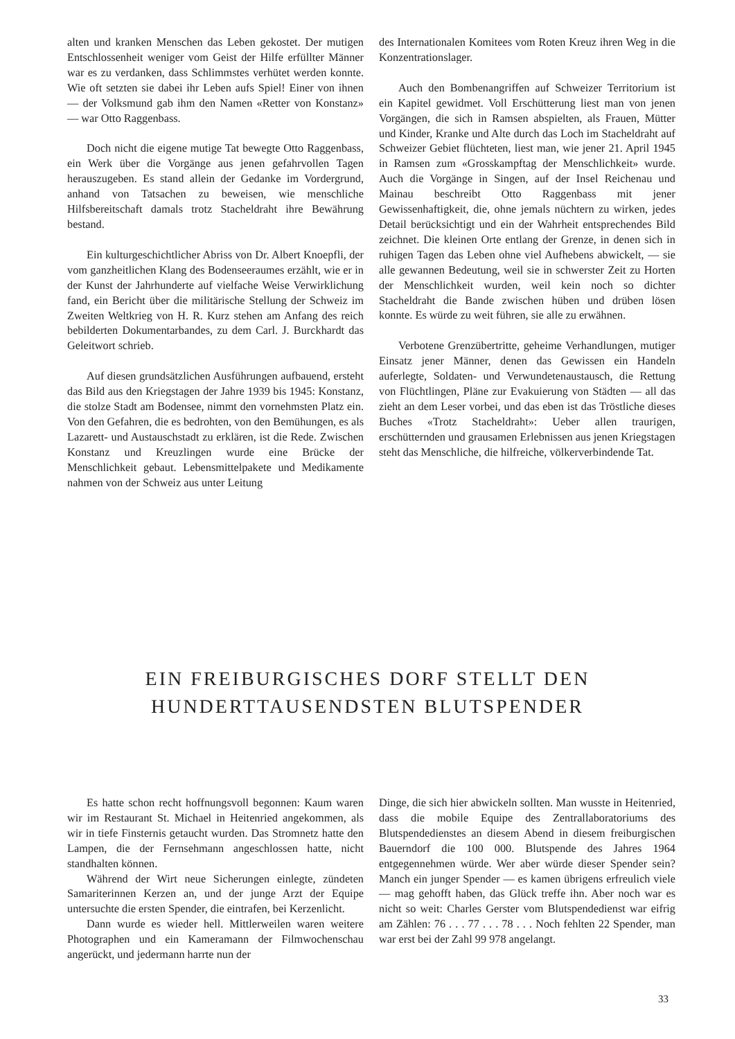alten und kranken Menschen das Leben gekostet. Der mutigen Entschlossenheit weniger vom Geist der Hilfe erfüllter Männer war es zu verdanken, dass Schlimmstes verhütet werden konnte. Wie oft setzten sie dabei ihr Leben aufs Spiel! Einer von ihnen — der Volksmund gab ihm den Namen «Retter von Konstanz» — war Otto Raggenbass.
Doch nicht die eigene mutige Tat bewegte Otto Raggenbass, ein Werk über die Vorgänge aus jenen gefahrvollen Tagen herauszugeben. Es stand allein der Gedanke im Vordergrund, anhand von Tatsachen zu beweisen, wie menschliche Hilfsbereitschaft damals trotz Stacheldraht ihre Bewährung bestand.
Ein kulturgeschichtlicher Abriss von Dr. Albert Knoepfli, der vom ganzheitlichen Klang des Bodenseeraumes erzählt, wie er in der Kunst der Jahrhunderte auf vielfache Weise Verwirklichung fand, ein Bericht über die militärische Stellung der Schweiz im Zweiten Weltkrieg von H. R. Kurz stehen am Anfang des reich bebilderten Dokumentarbandes, zu dem Carl. J. Burckhardt das Geleitwort schrieb.
Auf diesen grundsätzlichen Ausführungen aufbauend, ersteht das Bild aus den Kriegstagen der Jahre 1939 bis 1945: Konstanz, die stolze Stadt am Bodensee, nimmt den vornehmsten Platz ein. Von den Gefahren, die es bedrohten, von den Bemühungen, es als Lazarett- und Austauschstadt zu erklären, ist die Rede. Zwischen Konstanz und Kreuzlingen wurde eine Brücke der Menschlichkeit gebaut. Lebensmittelpakete und Medikamente nahmen von der Schweiz aus unter Leitung
des Internationalen Komitees vom Roten Kreuz ihren Weg in die Konzentrationslager.
Auch den Bombenangriffen auf Schweizer Territorium ist ein Kapitel gewidmet. Voll Erschütterung liest man von jenen Vorgängen, die sich in Ramsen abspielten, als Frauen, Mütter und Kinder, Kranke und Alte durch das Loch im Stacheldraht auf Schweizer Gebiet flüchteten, liest man, wie jener 21. April 1945 in Ramsen zum «Grosskampftag der Menschlichkeit» wurde. Auch die Vorgänge in Singen, auf der Insel Reichenau und Mainau beschreibt Otto Raggenbass mit jener Gewissenhaftigkeit, die, ohne jemals nüchtern zu wirken, jedes Detail berücksichtigt und ein der Wahrheit entsprechendes Bild zeichnet. Die kleinen Orte entlang der Grenze, in denen sich in ruhigen Tagen das Leben ohne viel Aufhebens abwickelt, — sie alle gewannen Bedeutung, weil sie in schwerster Zeit zu Horten der Menschlichkeit wurden, weil kein noch so dichter Stacheldraht die Bande zwischen hüben und drüben lösen konnte. Es würde zu weit führen, sie alle zu erwähnen.
Verbotene Grenzübertritte, geheime Verhandlungen, mutiger Einsatz jener Männer, denen das Gewissen ein Handeln auferlegte, Soldaten- und Verwundetenaustausch, die Rettung von Flüchtlingen, Pläne zur Evakuierung von Städten — all das zieht an dem Leser vorbei, und das eben ist das Tröstliche dieses Buches «Trotz Stacheldraht»: Ueber allen traurigen, erschütternden und grausamen Erlebnissen aus jenen Kriegstagen steht das Menschliche, die hilfreiche, völkerverbindende Tat.
EIN FREIBURGISCHES DORF STELLT DEN
HUNDERTTAUSENDSTEN BLUTSPENDER
Es hatte schon recht hoffnungsvoll begonnen: Kaum waren wir im Restaurant St. Michael in Heitenried angekommen, als wir in tiefe Finsternis getaucht wurden. Das Stromnetz hatte den Lampen, die der Fernsehmann angeschlossen hatte, nicht standhalten können.
Während der Wirt neue Sicherungen einlegte, zündeten Samariterinnen Kerzen an, und der junge Arzt der Equipe untersuchte die ersten Spender, die eintrafen, bei Kerzenlicht.
Dann wurde es wieder hell. Mittlerweilen waren weitere Photographen und ein Kameramann der Filmwochenschau angerückt, und jedermann harrte nun der
Dinge, die sich hier abwickeln sollten. Man wusste in Heitenried, dass die mobile Equipe des Zentrallaboratoriums des Blutspendedienstes an diesem Abend in diesem freiburgischen Bauerndorf die 100 000. Blutspende des Jahres 1964 entgegennehmen würde. Wer aber würde dieser Spender sein? Manch ein junger Spender — es kamen übrigens erfreulich viele — mag gehofft haben, das Glück treffe ihn. Aber noch war es nicht so weit: Charles Gerster vom Blutspendedienst war eifrig am Zählen: 76 . . . 77 . . . 78 . . . Noch fehlten 22 Spender, man war erst bei der Zahl 99 978 angelangt.
33